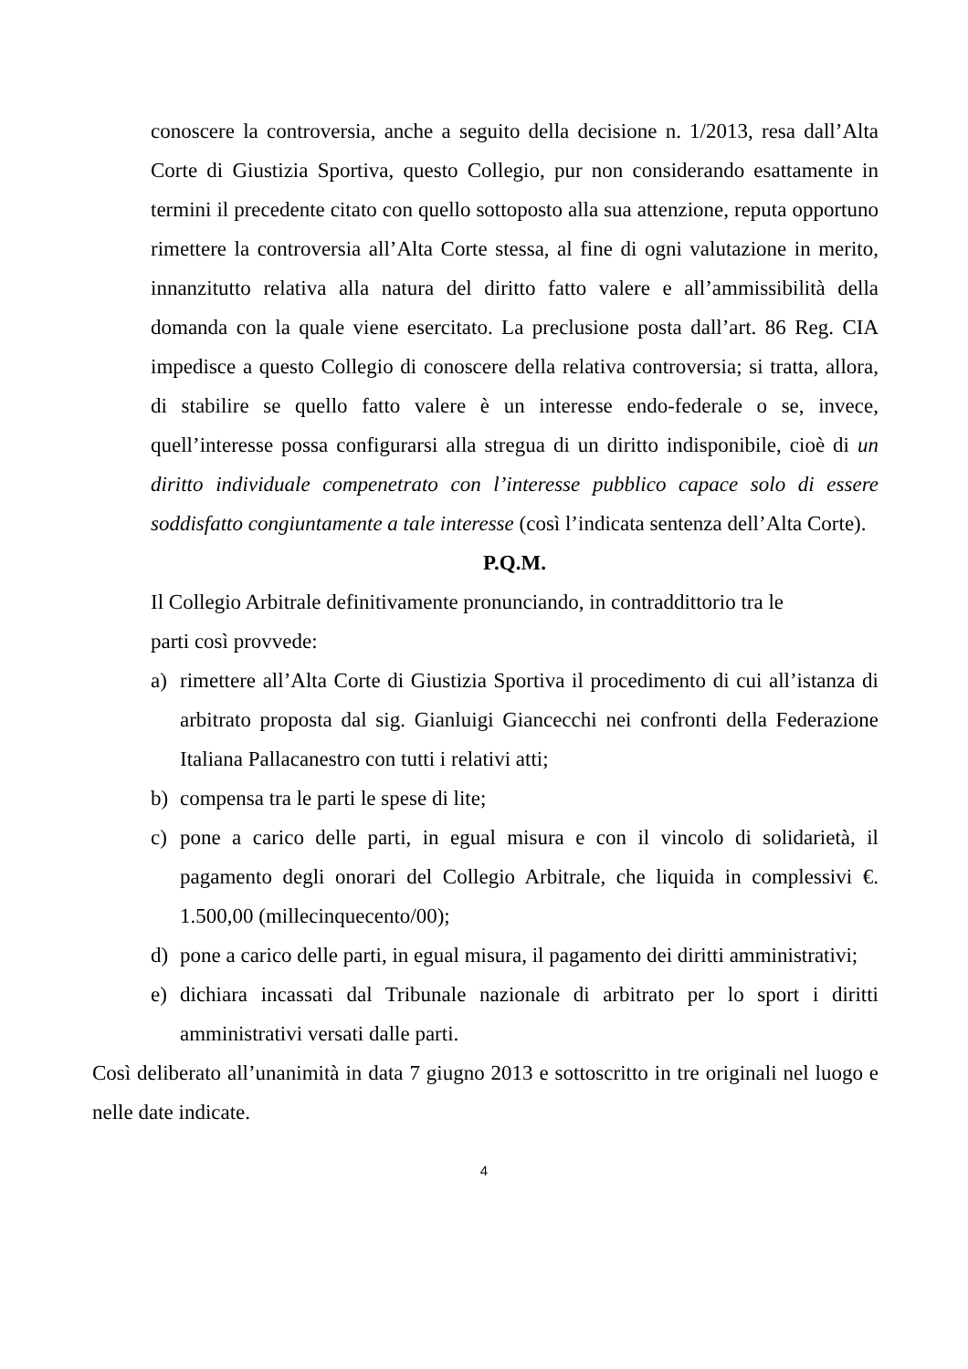conoscere la controversia, anche a seguito della decisione n. 1/2013, resa dall’Alta Corte di Giustizia Sportiva, questo Collegio, pur non considerando esattamente in termini il precedente citato con quello sottoposto alla sua attenzione, reputa opportuno rimettere la controversia all’Alta Corte stessa, al fine di ogni valutazione in merito, innanzitutto relativa alla natura del diritto fatto valere e all’ammissibilità della domanda con la quale viene esercitato. La preclusione posta dall’art. 86 Reg. CIA impedisce a questo Collegio di conoscere della relativa controversia; si tratta, allora, di stabilire se quello fatto valere è un interesse endo-federale o se, invece, quell’interesse possa configurarsi alla stregua di un diritto indisponibile, cioè di un diritto individuale compenetrato con l’interesse pubblico capace solo di essere soddisfatto congiuntamente a tale interesse (così l’indicata sentenza dell’Alta Corte).
P.Q.M.
Il Collegio Arbitrale definitivamente pronunciando, in contraddittorio tra le
parti così provvede:
a) rimettere all’Alta Corte di Giustizia Sportiva il procedimento di cui all’istanza di arbitrato proposta dal sig. Gianluigi Giancecchi nei confronti della Federazione Italiana Pallacanestro con tutti i relativi atti;
b) compensa tra le parti le spese di lite;
c) pone a carico delle parti, in egual misura e con il vincolo di solidarietà, il pagamento degli onorari del Collegio Arbitrale, che liquida in complessivi €. 1.500,00 (millecinquecento/00);
d) pone a carico delle parti, in egual misura, il pagamento dei diritti amministrativi;
e) dichiara incassati dal Tribunale nazionale di arbitrato per lo sport i diritti amministrativi versati dalle parti.
Così deliberato all’unanimità in data 7 giugno 2013 e sottoscritto in tre originali nel luogo e nelle date indicate.
4